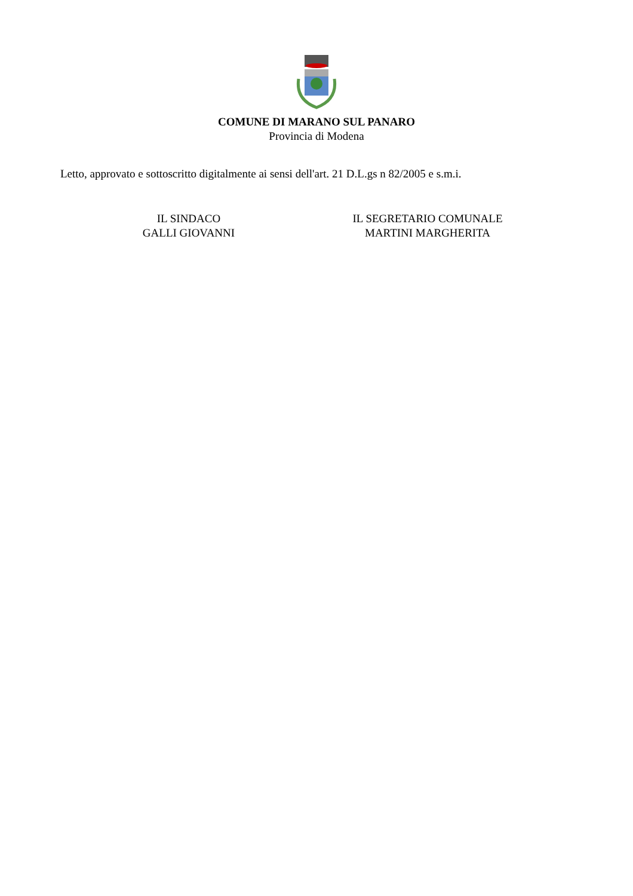COMUNE DI MARANO SUL PANARO
Provincia di Modena
Letto, approvato e sottoscritto digitalmente ai sensi dell'art. 21 D.L.gs n 82/2005 e s.m.i.
IL SINDACO
GALLI GIOVANNI
IL SEGRETARIO COMUNALE
MARTINI MARGHERITA